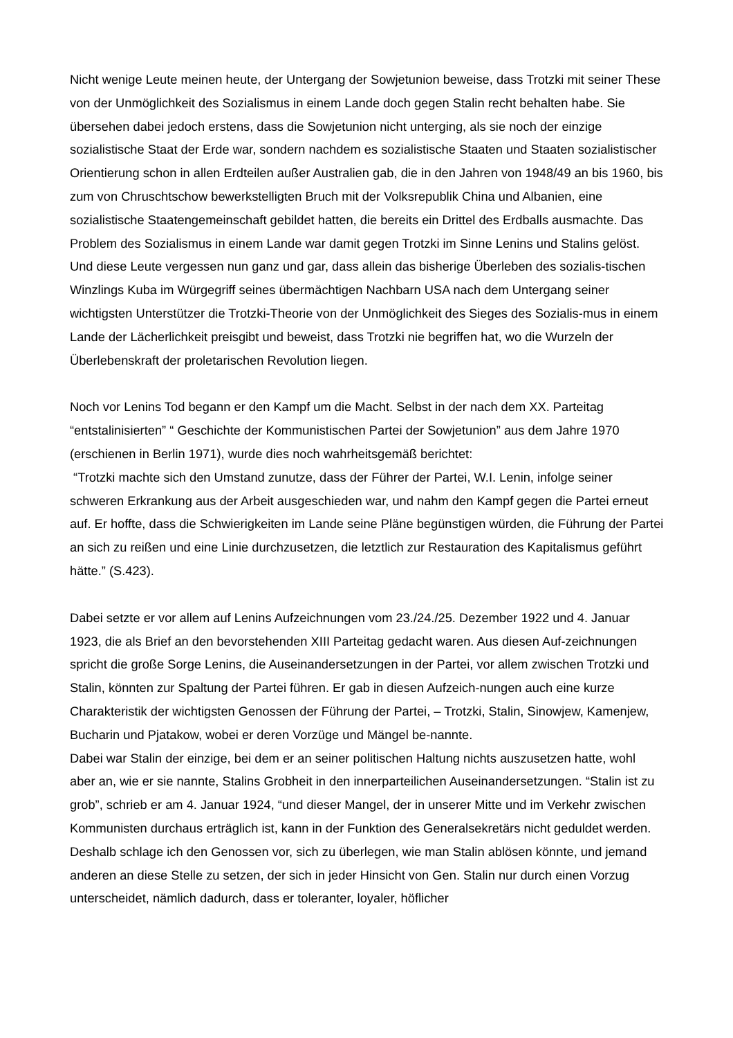Nicht wenige Leute meinen heute, der Untergang der Sowjetunion beweise, dass Trotzki mit seiner These von der Unmöglichkeit des Sozialismus in einem Lande doch gegen Stalin recht behalten habe. Sie übersehen dabei jedoch erstens, dass die Sowjetunion nicht unterging, als sie noch der einzige sozialistische Staat der Erde war, sondern nachdem es sozialistische Staaten und Staaten sozialistischer Orientierung schon in allen Erdteilen außer Australien gab, die in den Jahren von 1948/49 an bis 1960, bis zum von Chruschtschow bewerkstelligten Bruch mit der Volksrepublik China und Albanien, eine sozialistische Staatengemeinschaft gebildet hatten, die bereits ein Drittel des Erdballs ausmachte. Das Problem des Sozialismus in einem Lande war damit gegen Trotzki im Sinne Lenins und Stalins gelöst.
Und diese Leute vergessen nun ganz und gar, dass allein das bisherige Überleben des sozialis-tischen Winzlings Kuba im Würgegriff seines übermächtigen Nachbarn USA nach dem Untergang seiner wichtigsten Unterstützer die Trotzki-Theorie von der Unmöglichkeit des Sieges des Sozialis-mus in einem Lande der Lächerlichkeit preisgibt und beweist, dass Trotzki nie begriffen hat, wo die Wurzeln der Überlebenskraft der proletarischen Revolution liegen.
Noch vor Lenins Tod begann er den Kampf um die Macht. Selbst in der nach dem XX. Parteitag “entstalinisierten” “ Geschichte der Kommunistischen Partei der Sowjetunion” aus dem Jahre 1970 (erschienen in Berlin 1971), wurde dies noch wahrheitsgemäß berichtet:
“Trotzki machte sich den Umstand zunutze, dass der Führer der Partei, W.I. Lenin, infolge seiner schweren Erkrankung aus der Arbeit ausgeschieden war, und nahm den Kampf gegen die Partei erneut auf. Er hoffte, dass die Schwierigkeiten im Lande seine Pläne begünstigen würden, die Führung der Partei an sich zu reißen und eine Linie durchzusetzen, die letztlich zur Restauration des Kapitalismus geführt hätte.” (S.423).
Dabei setzte er vor allem auf Lenins Aufzeichnungen vom 23./24./25. Dezember 1922 und 4. Januar 1923, die als Brief an den bevorstehenden XIII Parteitag gedacht waren. Aus diesen Auf-zeichnungen spricht die große Sorge Lenins, die Auseinandersetzungen in der Partei, vor allem zwischen Trotzki und Stalin, könnten zur Spaltung der Partei führen. Er gab in diesen Aufzeich-nungen auch eine kurze Charakteristik der wichtigsten Genossen der Führung der Partei, – Trotzki, Stalin, Sinowjew, Kamenjew, Bucharin und Pjatakow, wobei er deren Vorzüge und Mängel be-nannte.
Dabei war Stalin der einzige, bei dem er an seiner politischen Haltung nichts auszusetzen hatte, wohl aber an, wie er sie nannte, Stalins Grobheit in den innerparteilichen Auseinandersetzungen. “Stalin ist zu grob”, schrieb er am 4. Januar 1924, “und dieser Mangel, der in unserer Mitte und im Verkehr zwischen Kommunisten durchaus erträglich ist, kann in der Funktion des Generalsekretärs nicht geduldet werden. Deshalb schlage ich den Genossen vor, sich zu überlegen, wie man Stalin ablösen könnte, und jemand anderen an diese Stelle zu setzen, der sich in jeder Hinsicht von Gen. Stalin nur durch einen Vorzug unterscheidet, nämlich dadurch, dass er toleranter, loyaler, höflicher